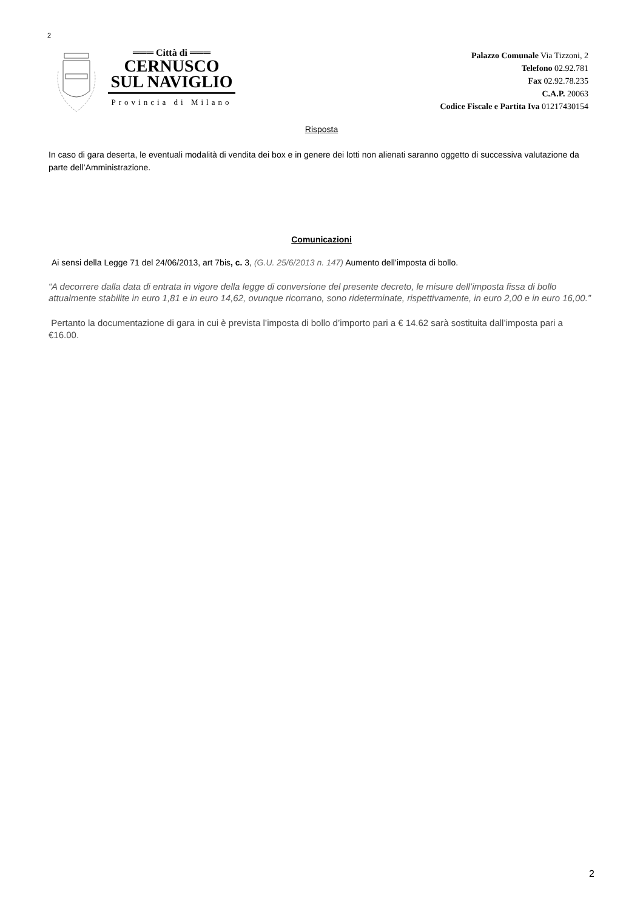2
═══ Città di ═══
CERNUSCO
SUL NAVIGLIO
Provincia di Milano
Palazzo Comunale Via Tizzoni, 2
Telefono 02.92.781
Fax 02.92.78.235
C.A.P. 20063
Codice Fiscale e Partita Iva 01217430154
Risposta
In caso di gara deserta, le eventuali modalità di vendita dei box e in genere dei lotti non alienati saranno oggetto di successiva valutazione da parte dell’Amministrazione.
Comunicazioni
Ai sensi della Legge 71 del 24/06/2013, art 7bis, c. 3, (G.U. 25/6/2013 n. 147) Aumento dell’imposta di bollo.
“A decorrere dalla data di entrata in vigore della legge di conversione del presente decreto, le misure dell’imposta fissa di bollo attualmente stabilite in euro 1,81 e in euro 14,62, ovunque ricorrano, sono rideterminate, rispettivamente, in euro 2,00 e in euro 16,00.”
Pertanto la documentazione di gara in cui è prevista l’imposta di bollo d’importo pari a € 14.62 sarà sostituita dall’imposta pari a €16.00.
2